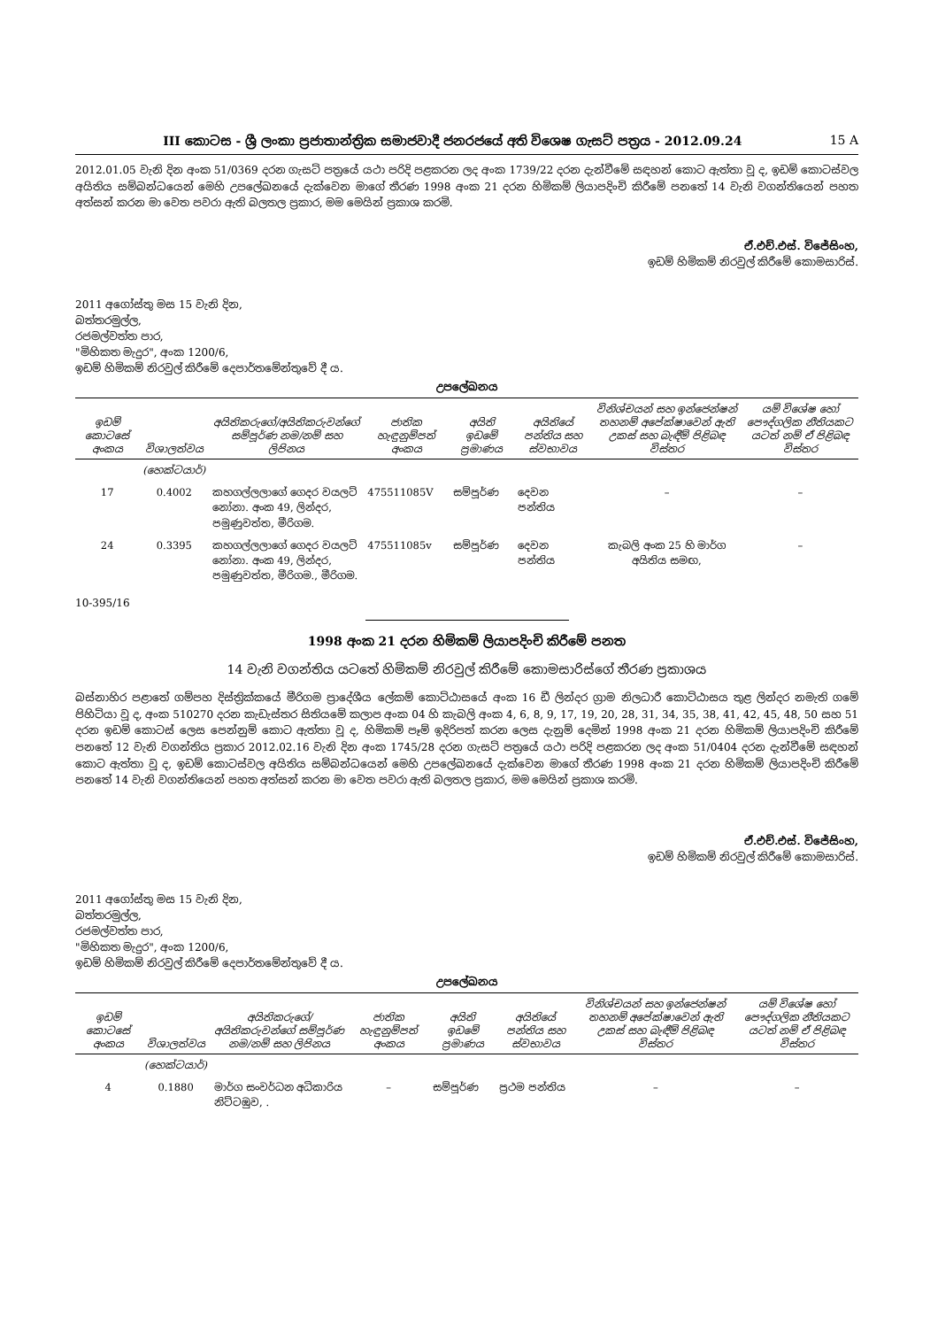III කොටස - ශ්‍රී ලංකා ප්‍රජාතාන්ත්‍රික සමාජවාදී ජනරජයේ අති විශෙෂ ගැසට් පත්‍රය - 2012.09.24 15 A
2012.01.05 වැනි දින අංක 51/0369 දරන ගැසට් පත්‍රයේ යථා පරිදි පළකරන ලද අංක 1739/22 දරන දැන්වීමේ සඳහන් කොට ඇත්තා වූ ද, ඉඩම් කොටස්වල අයිතිය සම්බන්ධයෙන් මෙහි උපලේඛනයේ දැක්වෙන මාගේ තීරණ 1998 අංක 21 දරන හිමිකම් ලියාපදිංචි කිරීමේ පනතේ 14 වැනි වගන්තියෙන් පහත අත්සන් කරන මා වෙත පවරා ඇති බලතල ප්‍රකාර, මම මෙයින් ප්‍රකාශ කරමි.
ඒ.එච්.එස්. විජේසිංහ,
ඉඩම් හිමිකම් නිරවුල් කිරීමේ කොමසාරිස්.
2011 අගෝස්තු මස 15 වැනි දින,
බත්තරමුල්ල,
රජමල්වත්ත පාර,
"මිහිකත මැදුර", අංක 1200/6,
ඉඩම් හිමිකම් නිරවුල් කිරීමේ දෙපාර්තමේන්තුවේ දී ය.
උපලේඛනය
| ඉඩම් කොටසේ අංකය | විශාලත්වය | අයිතිකරුගේ/අයිතිකරුවන්ගේ සම්පූර්ණ නම/නම් සහ ලිපිනය | ජාතික හැඳුනුම්පත් අංකය | අයිති ඉඩමේ ප්‍රමාණය | අයිතියේ පන්තිය සහ ස්වභාවය | විනිශ්චයන් සහ ඉන්ජෙන්ෂන් තහනම් අපේක්ෂාවෙන් ඇති උකස් සහ බැඳීම් පිළිබඳ විස්තර | යම් විශේෂ හෝ පෞද්ගලික නීතියකට යටත් නම් ඒ පිළිබඳ විස්තර |
| --- | --- | --- | --- | --- | --- | --- | --- |
| | (හෙක්ටයාර්) | | | | | | |
| 17 | 0.4002 | කහගල්ලලාගේ ගෙදර වයලට් නෝනා. අංක 49, ලින්දර, පමුණුවත්ත, මීරිගම. | 475511085V | සම්පූර්ණ | දෙවන පන්තිය | – | – |
| 24 | 0.3395 | කහගල්ලලාගේ ගෙදර වයලට් නෝනා. අංක 49, ලින්දර, පමුණුවත්ත, මීරිගම., මීරිගම. | 475511085v | සම්පූර්ණ | දෙවන පන්තිය | කැබලි අංක 25 හි මාර්ග අයිතිය සමඟ, | – |
10-395/16
1998 අංක 21 දරන හිමිකම් ලියාපදිංචි කිරීමේ පනත
14 වැනි වගන්තිය යටතේ හිමිකම් නිරවුල් කිරීමේ කොමසාරිස්ගේ තීරණ ප්‍රකාශය
බස්නාහිර පළාතේ ගම්පහ දිස්ත්‍රික්කයේ මීරිගම ප්‍රාදේශීය ලේකම් කොට්ඨාසයේ අංක 16 ඩී ලින්දර ග්‍රාම නිලධාරී කොට්ඨාසය තුළ ලින්දර නමැති ගමේ පිහිටියා වූ ද, අංක 510270 දරන කැඩැස්තර සිතියමේ කලාප අංක 04 හි කැබලි අංක 4, 6, 8, 9, 17, 19, 20, 28, 31, 34, 35, 38, 41, 42, 45, 48, 50 සහ 51 දරන ඉඩම් කොටස් ලෙස පෙන්නුම් කොට ඇත්තා වූ ද, හිමිකම් පෑම් ඉදිරිපත් කරන ලෙස දැනුම් දෙමින් 1998 අංක 21 දරන හිමිකම් ලියාපදිංචි කිරීමේ පනතේ 12 වැනි වගන්තිය ප්‍රකාර 2012.02.16 වැනි දින අංක 1745/28 දරන ගැසට් පත්‍රයේ යථා පරිදි පළකරන ලද අංක 51/0404 දරන දැන්වීමේ සඳහන් කොට ඇත්තා වූ ද, ඉඩම් කොටස්වල අයිතිය සම්බන්ධයෙන් මෙහි උපලේඛනයේ දැක්වෙන මාගේ තීරණ 1998 අංක 21 දරන හිමිකම් ලියාපදිංචි කිරීමේ පනතේ 14 වැනි වගන්තියෙන් පහත අත්සන් කරන මා වෙත පවරා ඇති බලතල ප්‍රකාර, මම මෙයින් ප්‍රකාශ කරමි.
ඒ.එච්.එස්. විජේසිංහ,
ඉඩම් හිමිකම් නිරවුල් කිරීමේ කොමසාරිස්.
2011 අගෝස්තු මස 15 වැනි දින,
බත්තරමුල්ල,
රජමල්වත්ත පාර,
"මිහිකත මැදුර", අංක 1200/6,
ඉඩම් හිමිකම් නිරවුල් කිරීමේ දෙපාර්තමේන්තුවේ දී ය.
උපලේඛනය
| ඉඩම් කොටසේ අංකය | විශාලත්වය | අයිතිකරුගේ/අයිතිකරුවන්ගේ සම්පූර්ණ නම/නම් සහ ලිපිනය | ජාතික හැඳුනුම්පත් අංකය | අයිති ඉඩමේ ප්‍රමාණය | අයිතියේ පන්තිය සහ ස්වභාවය | විනිශ්චයන් සහ ඉන්ජෙන්ෂන් තහනම් අපේක්ෂාවෙන් ඇති උකස් සහ බැඳීම් පිළිබඳ විස්තර | යම් විශේෂ හෝ පෞද්ගලික නීතියකට යටත් නම් ඒ පිළිබඳ විස්තර |
| --- | --- | --- | --- | --- | --- | --- | --- |
| | (හෙක්ටයාර්) | | | | | | |
| 4 | 0.1880 | මාර්ග සංවර්ධන අධිකාරිය නිට්ටඹුව, . | – | සම්පූර්ණ | ප්‍රථම පන්තිය | – | – |